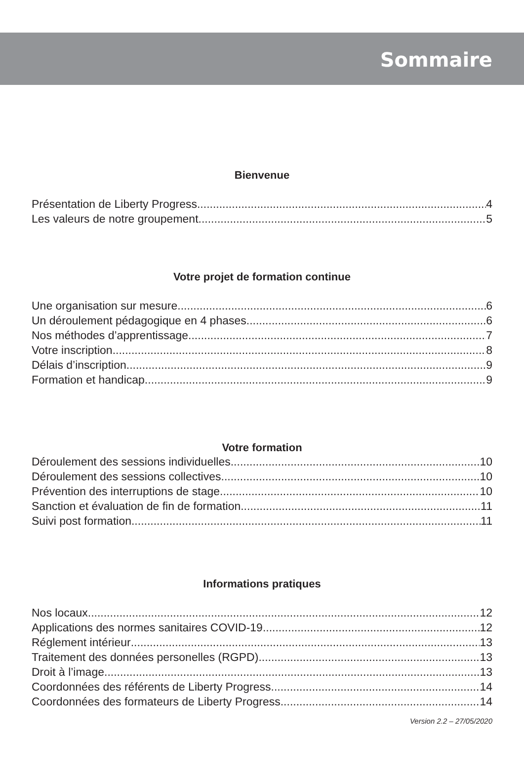Sommaire
Bienvenue
Présentation de Liberty Progress 4
Les valeurs de notre groupement 5
Votre projet de formation continue
Une organisation sur mesure 6
Un déroulement pédagogique en 4 phases 6
Nos méthodes d’apprentissage 7
Votre inscription 8
Délais d’inscription 9
Formation et handicap 9
Votre formation
Déroulement des sessions individuelles 10
Déroulement des sessions collectives 10
Prévention des interruptions de stage 10
Sanction et évaluation de fin de formation 11
Suivi post formation 11
Informations pratiques
Nos locaux 12
Applications des normes sanitaires COVID-19 12
Réglement intérieur 13
Traitement des données personelles (RGPD) 13
Droit à l’image 13
Coordonnées des référents de Liberty Progress 14
Coordonnées des formateurs de Liberty Progress 14
Version 2.2 – 27/05/2020